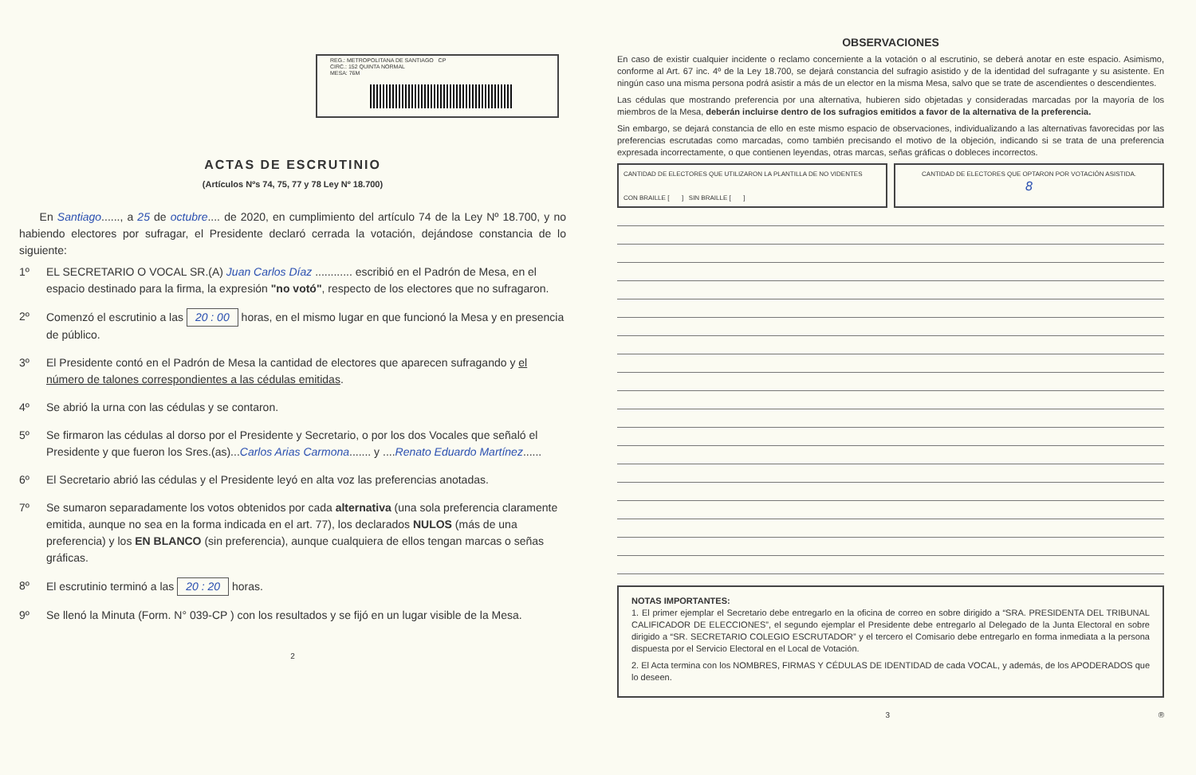REG.: METROPOLITANA DE SANTIAGO CP
CIRC.: 152 QUINTA NORMAL
MESA: 76M
ACTAS DE ESCRUTINIO
(Artículos Nºs 74, 75, 77 y 78 Ley Nº 18.700)
En Santiago......, a 25 de octubre.... de 2020, en cumplimiento del artículo 74 de la Ley Nº 18.700, y no habiendo electores por sufragar, el Presidente declaró cerrada la votación, dejándose constancia de lo siguiente:
1º EL SECRETARIO O VOCAL SR.(A) Juan Carlos Díaz ............ escribió en el Padrón de Mesa, en el espacio destinado para la firma, la expresión "no votó", respecto de los electores que no sufragaron.
2º Comenzó el escrutinio a las 20 : 00 horas, en el mismo lugar en que funcionó la Mesa y en presencia de público.
3º El Presidente contó en el Padrón de Mesa la cantidad de electores que aparecen sufragando y el número de talones correspondientes a las cédulas emitidas.
4º Se abrió la urna con las cédulas y se contaron.
5º Se firmaron las cédulas al dorso por el Presidente y Secretario, o por los dos Vocales que señaló el Presidente y que fueron los Sres.(as)...Carlos Arias Carmona....... y ....Renato Eduardo Martínez......
6º El Secretario abrió las cédulas y el Presidente leyó en alta voz las preferencias anotadas.
7º Se sumaron separadamente los votos obtenidos por cada alternativa (una sola preferencia claramente emitida, aunque no sea en la forma indicada en el art. 77), los declarados NULOS (más de una preferencia) y los EN BLANCO (sin preferencia), aunque cualquiera de ellos tengan marcas o señas gráficas.
8º El escrutinio terminó a las 20 : 20 horas.
9º Se llenó la Minuta (Form. N° 039-CP ) con los resultados y se fijó en un lugar visible de la Mesa.
2
OBSERVACIONES
En caso de existir cualquier incidente o reclamo concerniente a la votación o al escrutinio, se deberá anotar en este espacio. Asimismo, conforme al Art. 67 inc. 4º de la Ley 18.700, se dejará constancia del sufragio asistido y de la identidad del sufragante y su asistente. En ningún caso una misma persona podrá asistir a más de un elector en la misma Mesa, salvo que se trate de ascendientes o descendientes.
Las cédulas que mostrando preferencia por una alternativa, hubieren sido objetadas y consideradas marcadas por la mayoría de los miembros de la Mesa, deberán incluirse dentro de los sufragios emitidos a favor de la alternativa de la preferencia.
Sin embargo, se dejará constancia de ello en este mismo espacio de observaciones, individualizando a las alternativas favorecidas por las preferencias escrutadas como marcadas, como también precisando el motivo de la objeción, indicando si se trata de una preferencia expresada incorrectamente, o que contienen leyendas, otras marcas, señas gráficas o dobleces incorrectos.
CANTIDAD DE ELECTORES QUE UTILIZARON LA PLANTILLA DE NO VIDENTES
CON BRAILLE [ ] SIN BRAILLE [ ]
CANTIDAD DE ELECTORES QUE OPTARON POR VOTACIÓN ASISTIDA.
8
NOTAS IMPORTANTES:
1. El primer ejemplar el Secretario debe entregarlo en la oficina de correo en sobre dirigido a “SRA. PRESIDENTA DEL TRIBUNAL CALIFICADOR DE ELECCIONES”, el segundo ejemplar el Presidente debe entregarlo al Delegado de la Junta Electoral en sobre dirigido a “SR. SECRETARIO COLEGIO ESCRUTADOR” y el tercero el Comisario debe entregarlo en forma inmediata a la persona dispuesta por el Servicio Electoral en el Local de Votación.
2. El Acta termina con los NOMBRES, FIRMAS Y CÉDULAS DE IDENTIDAD de cada VOCAL, y además, de los APODERADOS que lo deseen.
3 ®